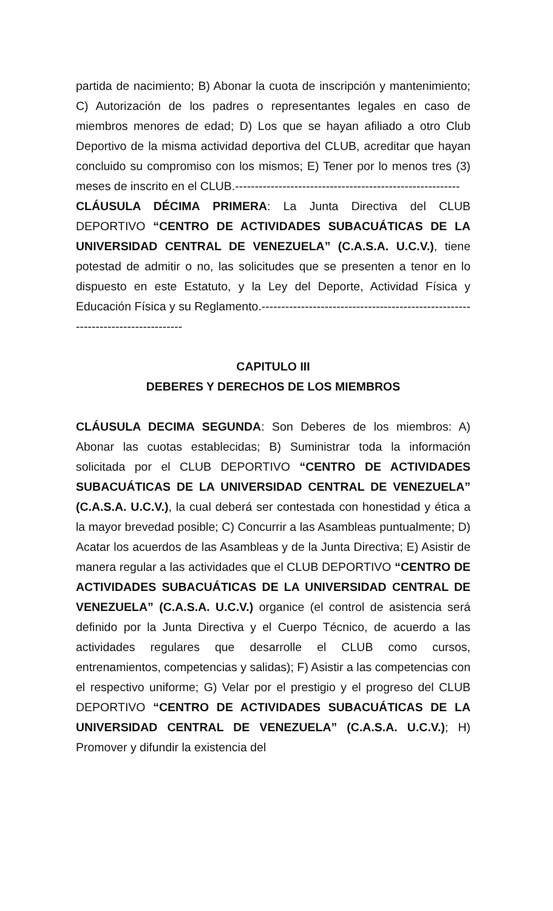partida de nacimiento; B) Abonar la cuota de inscripción y mantenimiento; C) Autorización de los padres o representantes legales en caso de miembros menores de edad; D) Los que se hayan afiliado a otro Club Deportivo de la misma actividad deportiva del CLUB, acreditar que hayan concluido su compromiso con los mismos; E) Tener por lo menos tres (3) meses de inscrito en el CLUB.---------------------------------------------------------
CLÁUSULA DÉCIMA PRIMERA: La Junta Directiva del CLUB DEPORTIVO “CENTRO DE ACTIVIDADES SUBACUÁTICAS DE LA UNIVERSIDAD CENTRAL DE VENEZUELA” (C.A.S.A. U.C.V.), tiene potestad de admitir o no, las solicitudes que se presenten a tenor en lo dispuesto en este Estatuto, y la Ley del Deporte, Actividad Física y Educación Física y su Reglamento.--------------------------------------------------------------------------------
CAPITULO III
DEBERES Y DERECHOS DE LOS MIEMBROS
CLÁUSULA DECIMA SEGUNDA: Son Deberes de los miembros: A) Abonar las cuotas establecidas; B) Suministrar toda la información solicitada por el CLUB DEPORTIVO “CENTRO DE ACTIVIDADES SUBACUÁTICAS DE LA UNIVERSIDAD CENTRAL DE VENEZUELA” (C.A.S.A. U.C.V.), la cual deberá ser contestada con honestidad y ética a la mayor brevedad posible; C) Concurrir a las Asambleas puntualmente; D) Acatar los acuerdos de las Asambleas y de la Junta Directiva; E) Asistir de manera regular a las actividades que el CLUB DEPORTIVO “CENTRO DE ACTIVIDADES SUBACUÁTICAS DE LA UNIVERSIDAD CENTRAL DE VENEZUELA” (C.A.S.A. U.C.V.) organice (el control de asistencia será definido por la Junta Directiva y el Cuerpo Técnico, de acuerdo a las actividades regulares que desarrolle el CLUB como cursos, entrenamientos, competencias y salidas); F) Asistir a las competencias con el respectivo uniforme; G) Velar por el prestigio y el progreso del CLUB DEPORTIVO “CENTRO DE ACTIVIDADES SUBACUÁTICAS DE LA UNIVERSIDAD CENTRAL DE VENEZUELA” (C.A.S.A. U.C.V.); H) Promover y difundir la existencia del